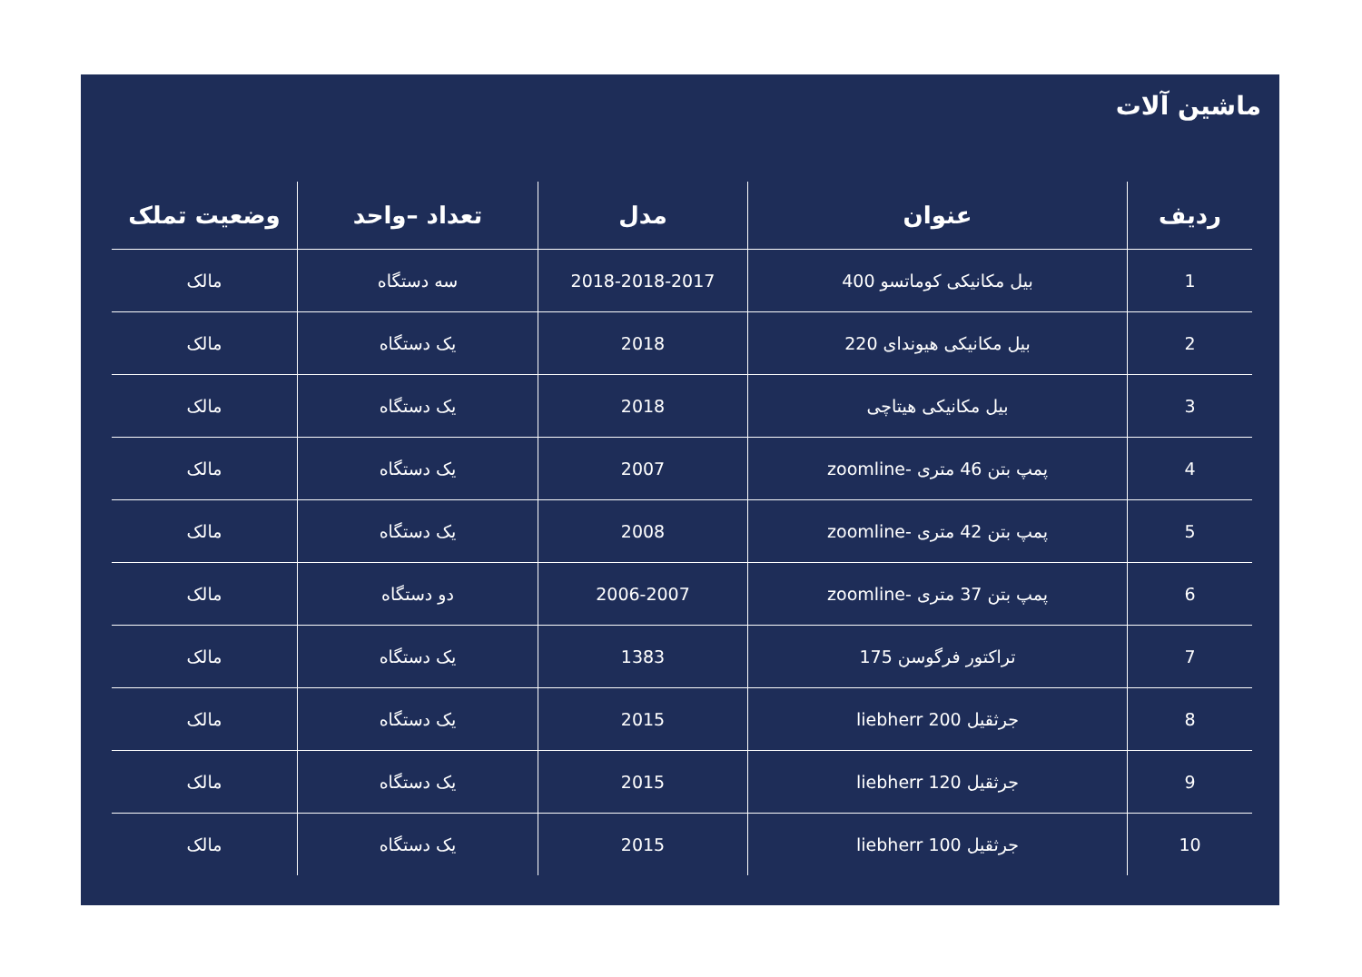ماشین آلات
| ردیف | عنوان | مدل | تعداد –واحد | وضعیت تملک |
| --- | --- | --- | --- | --- |
| 1 | بیل مکانیکی کوماتسو 400 | 2018-2018-2017 | سه دستگاه | مالک |
| 2 | بیل مکانیکی هیوندای 220 | 2018 | یک دستگاه | مالک |
| 3 | بیل مکانیکی هیتاچی | 2018 | یک دستگاه | مالک |
| 4 | پمپ بتن 46 متری -zoomline | 2007 | یک دستگاه | مالک |
| 5 | پمپ بتن 42 متری -zoomline | 2008 | یک دستگاه | مالک |
| 6 | پمپ بتن 37 متری -zoomline | 2006-2007 | دو دستگاه | مالک |
| 7 | تراکتور فرگوسن 175 | 1383 | یک دستگاه | مالک |
| 8 | جرثقیل liebherr 200 | 2015 | یک دستگاه | مالک |
| 9 | جرثقیل liebherr 120 | 2015 | یک دستگاه | مالک |
| 10 | جرثقیل liebherr 100 | 2015 | یک دستگاه | مالک |